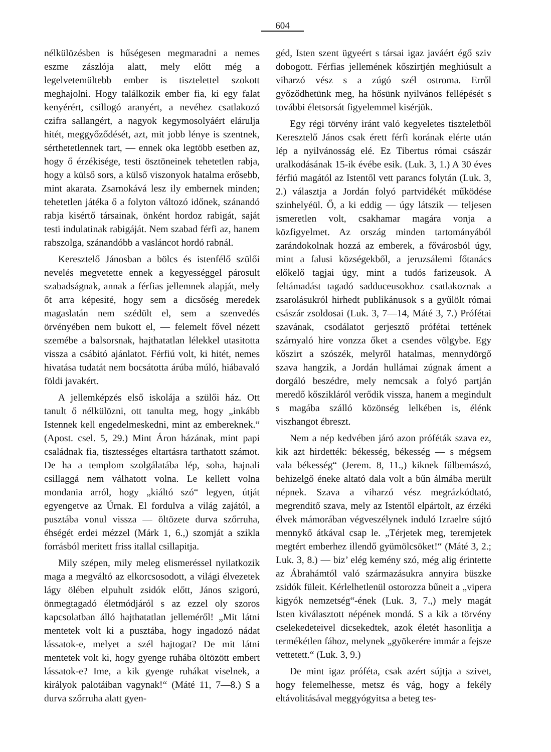604
nélkülözésben is hűségesen megmaradni a nemes eszme zászlója alatt, mely előtt még a legelvetemültebb ember is tisztelettel szokott meghajolni. Hogy találkozik ember fia, ki egy falat kenyérért, csillogó aranyért, a nevéhez csatlakozó czifra sallangért, a nagyok kegymosolyáért elárulja hitét, meggyőződését, azt, mit jobb lénye is szentnek, sérthetetlennek tart, — ennek oka legtöbb esetben az, hogy ő érzékisége, testi ösztöneinek tehetetlen rabja, hogy a külső sors, a külső viszonyok hatalma erősebb, mint akarata. Zsarnokává lesz ily embernek minden; tehetetlen játéka ő a folyton változó időnek, szánandó rabja kisértő társainak, önként hordoz rabigát, saját testi indulatinak rabigáját. Nem szabad férfi az, hanem rabszolga, szánandóbb a vasláncot hordó rabnál.
Keresztelő Jánosban a bölcs és istenfélő szülői nevelés megvetette ennek a kegyességgel párosult szabadságnak, annak a férfias jellemnek alapját, mely őt arra képesité, hogy sem a dicsőség meredek magaslatán nem szédült el, sem a szenvedés örvényében nem bukott el, — felemelt fővel nézett szemébe a balsorsnak, hajthatatlan lélekkel utasitotta vissza a csábitó ajánlatot. Férfiú volt, ki hitét, nemes hivatása tudatát nem bocsátotta árúba múló, hiábavaló földi javakért.
A jellemképzés első iskolája a szülői ház. Ott tanult ő nélkülözni, ott tanulta meg, hogy „inkább Istennek kell engedelmeskedni, mint az embereknek.“ (Apost. csel. 5, 29.) Mint Áron házának, mint papi családnak fia, tisztességes eltartásra tarthatott számot. De ha a templom szolgálatába lép, soha, hajnali csillaggá nem válhatott volna. Le kellett volna mondania arról, hogy „kiáltó szó“ legyen, útját egyengetve az Úrnak. El fordulva a világ zajától, a pusztába vonul vissza — öltözete durva szőrruha, éhségét erdei mézzel (Márk 1, 6.,) szomját a szikla forrásból meritett friss itallal csillapitja.
Mily szépen, mily meleg elismeréssel nyilatkozik maga a megváltó az elkorcsosodott, a világi élvezetek lágy ölében elpuhult zsidók előtt, János szigorú, önmegtagadó életmódjáról s az ezzel oly szoros kapcsolatban álló hajthatatlan jelleméről! „Mit látni mentetek volt ki a pusztába, hogy ingadozó nádat lássatok-e, melyet a szél hajtogat? De mit látni mentetek volt ki, hogy gyenge ruhába öltözött embert lássatok-e? Ime, a kik gyenge ruhákat viselnek, a királyok palotáiban vagynak!“ (Máté 11, 7—8.) S a durva szőrruha alatt gyen-
géd, Isten szent ügyeért s társai igaz javáért égő sziv dobogott. Férfias jellemének kőszirtjén meghiúsult a viharzó vész s a zúgó szél ostroma. Erről győződhetünk meg, ha hősünk nyilvános fellépését s további életsorsát figyelemmel kisérjük.
Egy régi törvény iránt való kegyeletes tiszteletből Keresztelő János csak érett férfi korának elérte után lép a nyilvánosság elé. Ez Tibertus római császár uralkodásának 15-ik évébe esik. (Luk. 3, 1.) A 30 éves férfiú magától az Istentől vett parancs folytán (Luk. 3, 2.) választja a Jordán folyó partvidékét működése szinhelyéül. Ő, a ki eddig — úgy látszik — teljesen ismeretlen volt, csakhamar magára vonja a közfigyelmet. Az ország minden tartományából zarándokolnak hozzá az emberek, a fővárosból úgy, mint a falusi községekből, a jeruzsálemi főtanács előkelő tagjai úgy, mint a tudós farizeusok. A feltámadást tagadó sadduceusokhoz csatlakoznak a zsarolásukról hirhedt publikánusok s a gyűlölt római császár zsoldosai (Luk. 3, 7—14, Máté 3, 7.) Prófétai szavának, csodálatot gerjesztő prófétai tettének szárnyaló hire vonzza őket a csendes völgybe. Egy kőszirt a szószék, melyről hatalmas, mennydörgő szava hangzik, a Jordán hullámai zúgnak áment a dorgáló beszédre, mely nemcsak a folyó partján meredő kőszikláról verődik vissza, hanem a megindult s magába szálló közönség lelkében is, élénk viszhangot ébreszt.
Nem a nép kedvében járó azon próféták szava ez, kik azt hirdették: békesség, békesség — s mégsem vala békesség“ (Jerem. 8, 11.,) kiknek fülbemászó, behizelgő éneke altató dala volt a bűn álmába merült népnek. Szava a viharzó vész megrázkódtató, megrenditő szava, mely az Istentől elpártolt, az érzéki élvek mámorában végveszélynek induló Izraelre sújtó mennykő átkával csap le. „Térjetek meg, teremjetek megtért emberhez illendő gyümölcsöket!“ (Máté 3, 2.; Luk. 3, 8.) — biz’ elég kemény szó, még alig érintette az Ábrahámtól való származásukra annyira büszke zsidók füleit. Kérlelhetlenül ostorozza bűneit a „vipera kigyók nemzetség“-ének (Luk. 3, 7.,) mely magát Isten kiválasztott népének mondá. S a kik a törvény cselekedeteivel dicsekedtek, azok életét hasonlitja a termékétlen fához, melynek „gyökerére immár a fejsze vettetett.“ (Luk. 3, 9.)
De mint igaz próféta, csak azért sújtja a szivet, hogy felemelhesse, metsz és vág, hogy a fekély eltávolitásával meggyógyitsa a beteg tes-